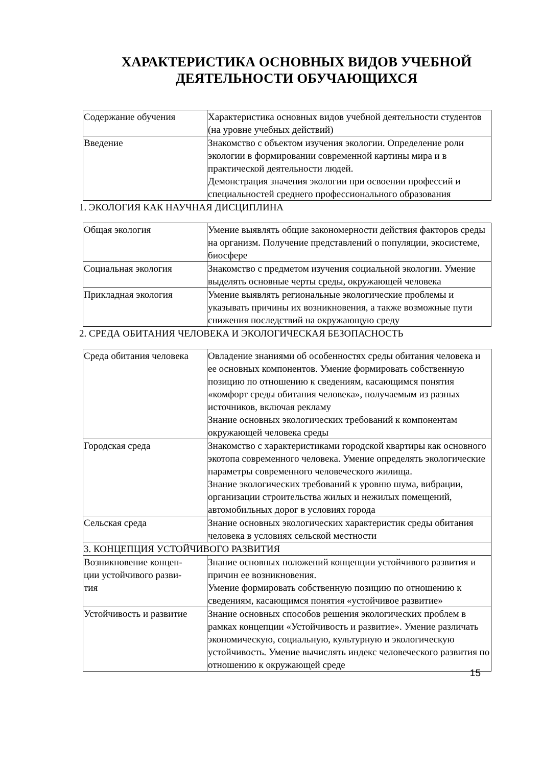ХАРАКТЕРИСТИКА ОСНОВНЫХ ВИДОВ УЧЕБНОЙ ДЕЯТЕЛЬНОСТИ ОБУЧАЮЩИХСЯ
| Содержание обучения | Характеристика основных видов учебной деятельности студентов (на уровне учебных действий) |
| Введение | Знакомство с объектом изучения экологии. Определение роли экологии в формировании современной картины мира и в практической деятельности людей. Демонстрация значения экологии при освоении профессий и специальностей среднего профессионального образования |
1. ЭКОЛОГИЯ КАК НАУЧНАЯ ДИСЦИПЛИНА
| Общая экология | Умение выявлять общие закономерности действия факторов среды на организм. Получение представлений о популяции, экосистеме, биосфере |
| Социальная экология | Знакомство с предметом изучения социальной экологии. Умение выделять основные черты среды, окружающей человека |
| Прикладная экология | Умение выявлять региональные экологические проблемы и указывать причины их возникновения, а также возможные пути снижения последствий на окружающую среду |
2. СРЕДА ОБИТАНИЯ ЧЕЛОВЕКА И ЭКОЛОГИЧЕСКАЯ БЕЗОПАСНОСТЬ
| Среда обитания человека | Овладение знаниями об особенностях среды обитания человека и ее основных компонентов. Умение формировать собственную позицию по отношению к сведениям, касающимся понятия «комфорт среды обитания человека», получаемым из разных источников, включая рекламу Знание основных экологических требований к компонентам окружающей человека среды |
| Городская среда | Знакомство с характеристиками городской квартиры как основного экотопа современного человека. Умение определять экологические параметры современного человеческого жилища. Знание экологических требований к уровню шума, вибрации, организации строительства жилых и нежилых помещений, автомобильных дорог в условиях города |
| Сельская среда | Знание основных экологических характеристик среды обитания человека в условиях сельской местности |
| 3. КОНЦЕПЦИЯ УСТОЙЧИВОГО РАЗВИТИЯ | |
| Возникновение концеп- ции устойчивого разви- тия | Знание основных положений концепции устойчивого развития и причин ее возникновения. Умение формировать собственную позицию по отношению к сведениям, касающимся понятия «устойчивое развитие» |
| Устойчивость и развитие | Знание основных способов решения экологических проблем в рамках концепции «Устойчивость и развитие». Умение различать экономическую, социальную, культурную и экологическую устойчивость. Умение вычислять индекс человеческого развития по отношению к окружающей среде |
15